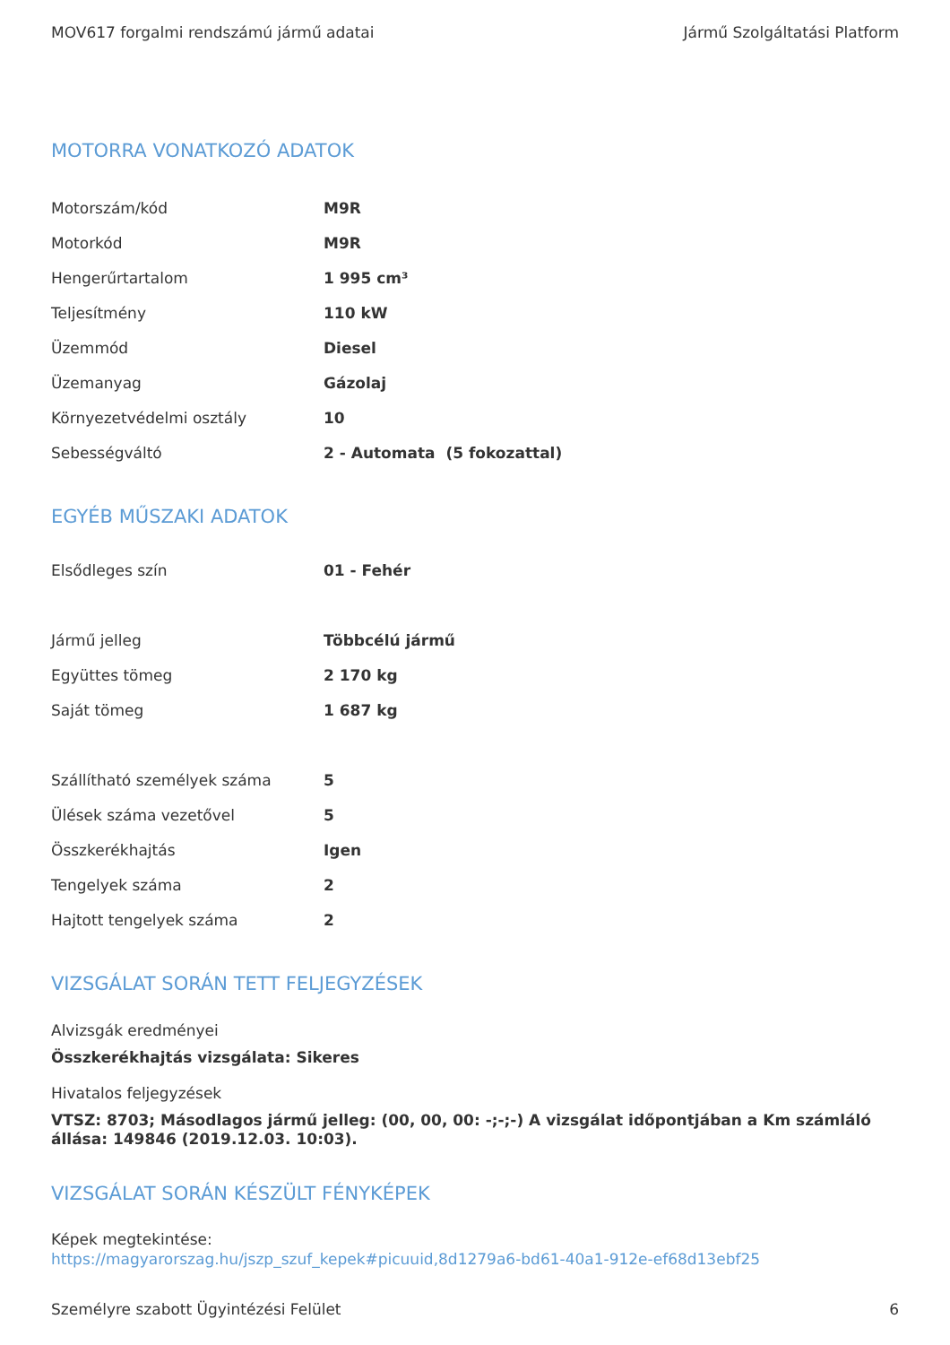MOV617 forgalmi rendszámú jármű adatai Jármű Szolgáltatási Platform
MOTORRA VONATKOZÓ ADATOK
| Motorszám/kód | M9R |
| Motorkód | M9R |
| Hengerűrtartalom | 1 995 cm³ |
| Teljesítmény | 110 kW |
| Üzemmód | Diesel |
| Üzemanyag | Gázolaj |
| Környezetvédelmi osztály | 10 |
| Sebességváltó | 2 - Automata (5 fokozattal) |
EGYÉB MŰSZAKI ADATOK
| Elsődleges szín | 01 - Fehér |
| Jármű jelleg | Többcélú jármű |
| Együttes tömeg | 2 170 kg |
| Saját tömeg | 1 687 kg |
| Szállítható személyek száma | 5 |
| Ülések száma vezetővel | 5 |
| Összkerékhajtás | Igen |
| Tengelyek száma | 2 |
| Hajtott tengelyek száma | 2 |
VIZSGÁLAT SORÁN TETT FELJEGYZÉSEK
Alvizsgák eredményei
Összkerékhajtás vizsgálata: Sikeres
Hivatalos feljegyzések
VTSZ: 8703; Másodlagos jármű jelleg: (00, 00, 00: -;-;-) A vizsgálat időpontjában a Km számláló állása: 149846 (2019.12.03. 10:03).
VIZSGÁLAT SORÁN KÉSZÜLT FÉNYKÉPEK
Képek megtekintése:
https://magyarorszag.hu/jszp_szuf_kepek#picuuid,8d1279a6-bd61-40a1-912e-ef68d13ebf25
Személyre szabott Ügyintézési Felület 6